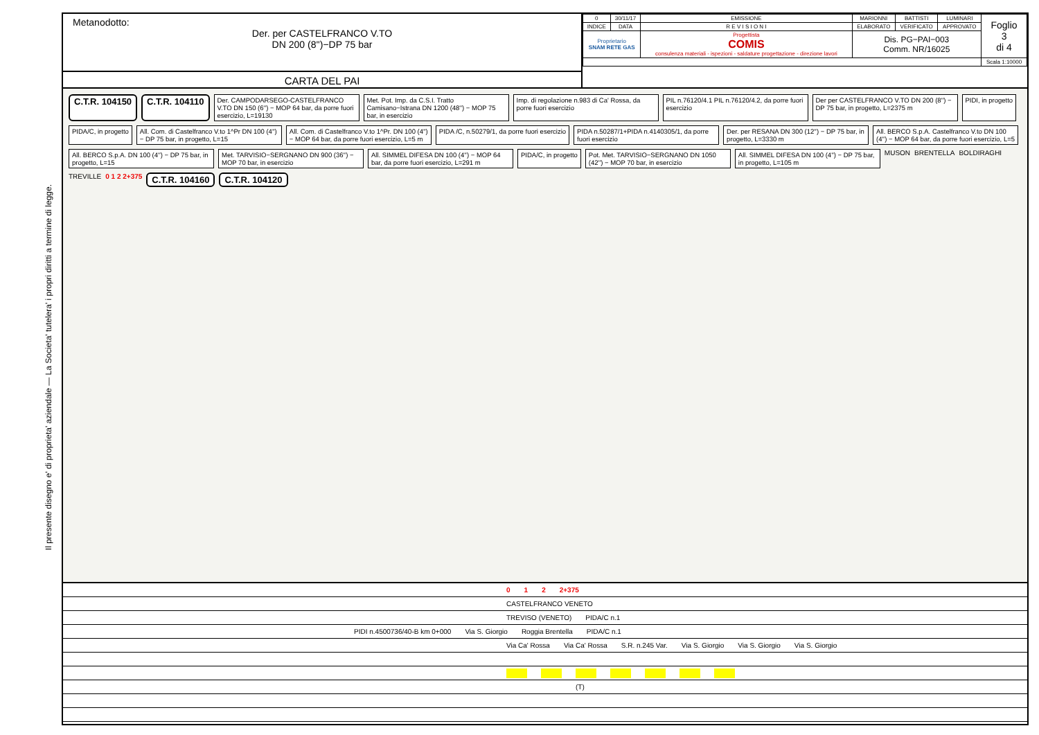Il presente disegno e' di proprieta' aziendale — La Societa' tutelera' i propri diritti a termine di legge.
Metanodotto:
Der. per CASTELFRANCO V.TO
DN 200 (8'')−DP 75 bar
CARTA DEL PAI
| 0 | 30/11/17 | EMISSIONE | MARIONNI | BATTISTI | LUMINARI | Foglio 3 di 4 |
| INDICE | DATA | R E V I S I O N I | ELABORATO | VERIFICATO | APPROVATO | |
| Proprietario SNAM RETE GAS | | Progettista COMIS consulenza materiali - ispezioni - saldature progettazione - direzione lavori | Dis. PG−PAI−003 Comm. NR/16025 | | | |
| | | | | | | Scala 1:10000 |
C.T.R. 104150 C.T.R. 104110
Der. CAMPODARSEGO-CASTELFRANCO V.TO DN 150 (6'') − MOP 64 bar, da porre fuori esercizio, L=19130
Met. Pot. Imp. da C.S.I. Tratto Camisano−Istrana DN 1200 (48'') − MOP 75 bar, in esercizio
Imp. di regolazione n.983 di Ca' Rossa, da porre fuori esercizio
PIL n.76120/4.1 PIL n.76120/4.2, da porre fuori esercizio
Der per CASTELFRANCO V.TO DN 200 (8'') − DP 75 bar, in progetto, L=2375 m
PIDI, in progetto
PIDA/C, in progetto
All. Com. di Castelfranco V.to 1^Pr DN 100 (4'') − DP 75 bar, in progetto, L=15
All. Com. di Castelfranco V.to 1^Pr. DN 100 (4'') − MOP 64 bar, da porre fuori esercizio, L=5 m
PIDA /C, n.50279/1, da porre fuori esercizio
PIDA n.50287/1+PIDA n.4140305/1, da porre fuori esercizio
Der. per RESANA DN 300 (12'') − DP 75 bar, in progetto, L=3330 m
All. BERCO S.p.A. Castelfranco V.to DN 100 (4'') − MOP 64 bar, da porre fuori esercizio, L=5
All. BERCO S.p.A. DN 100 (4'') − DP 75 bar, in progetto, L=15
Met. TARVISIO−SERGNANO DN 900 (36'') − MOP 70 bar, in esercizio
All. SIMMEL DIFESA DN 100 (4'') − MOP 64 bar, da porre fuori esercizio, L=291 m
PIDA/C, in progetto
Pot. Met. TARVISIO−SERGNANO DN 1050 (42'') − MOP 70 bar, in esercizio
All. SIMMEL DIFESA DN 100 (4'') − DP 75 bar, in progetto, L=105 m
MUSON BRENTELLA BOLDIRAGHI TREVILLE 0 1 2 2+375 C.T.R. 104160 C.T.R. 104120
0 1 2 2+375
CASTELFRANCO VENETO
TREVISO (VENETO) PIDA/C n.1
PIDI n.4500736/40-B km 0+000 Via S. Giorgio Roggia Brentella PIDA/C n.1
Via Ca' Rossa Via Ca' Rossa S.R. n.245 Var. Via S. Giorgio Via S. Giorgio Via S. Giorgio
(T)